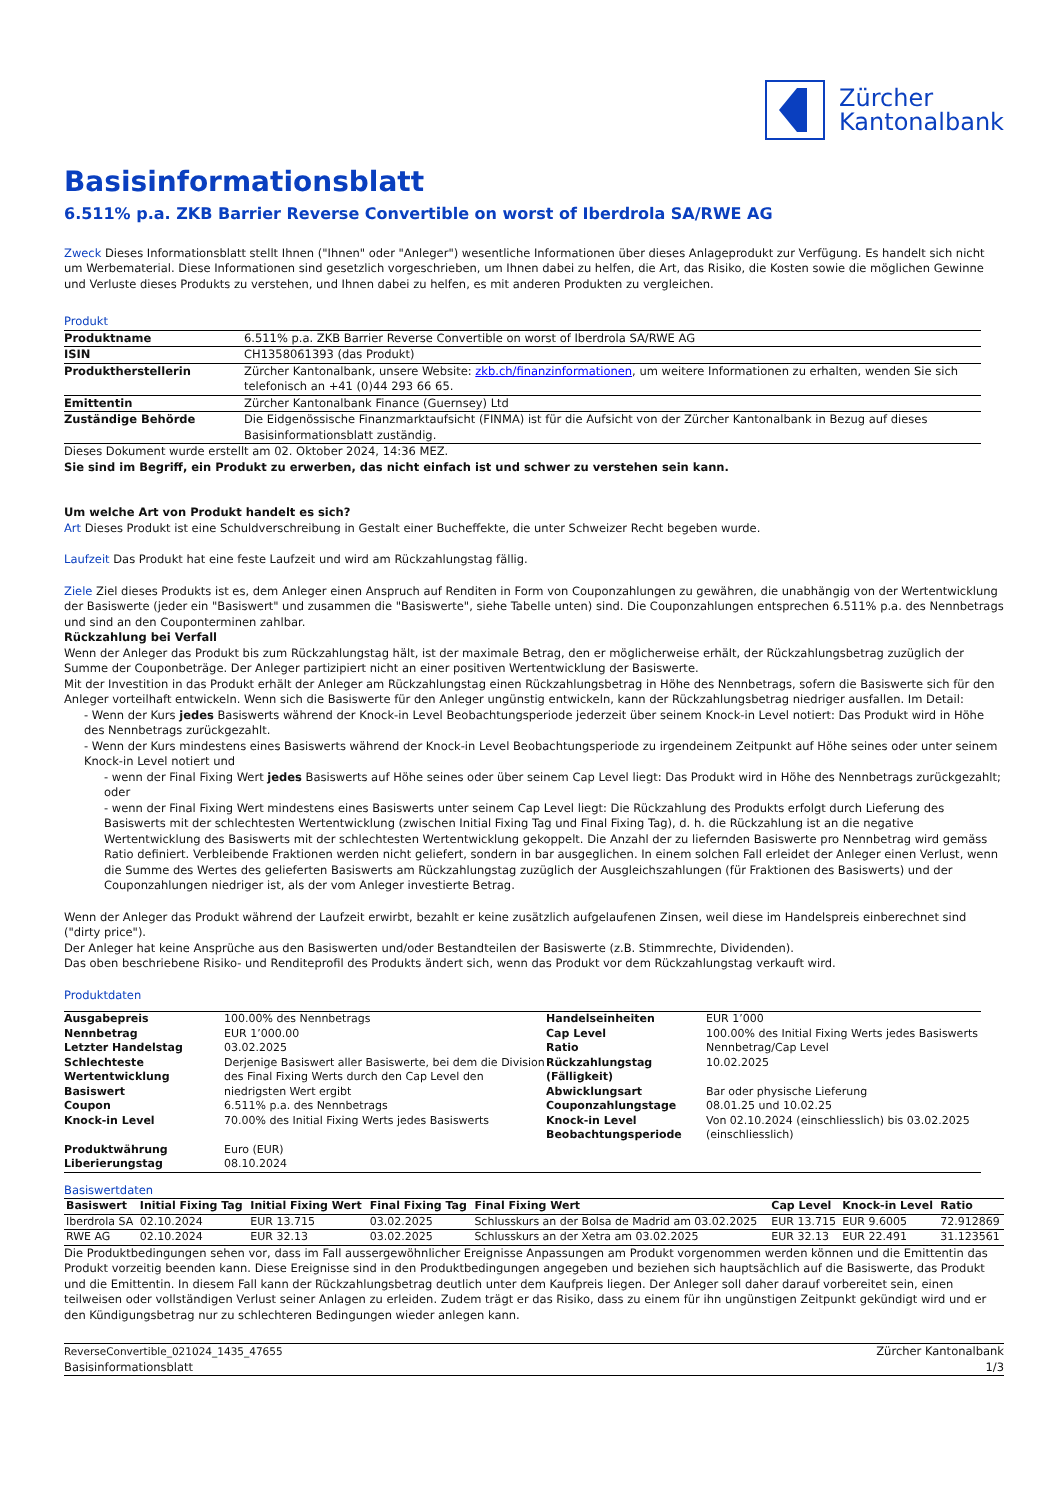Zürcher
Kantonalbank
Basisinformationsblatt
6.511% p.a. ZKB Barrier Reverse Convertible on worst of Iberdrola SA/RWE AG
Zweck Dieses Informationsblatt stellt Ihnen ("Ihnen" oder "Anleger") wesentliche Informationen über dieses Anlageprodukt zur Verfügung. Es handelt sich nicht um Werbematerial. Diese Informationen sind gesetzlich vorgeschrieben, um Ihnen dabei zu helfen, die Art, das Risiko, die Kosten sowie die möglichen Gewinne und Verluste dieses Produkts zu verstehen, und Ihnen dabei zu helfen, es mit anderen Produkten zu vergleichen.
Produkt
| Produktname | 6.511% p.a. ZKB Barrier Reverse Convertible on worst of Iberdrola SA/RWE AG |
| ISIN | CH1358061393 (das Produkt) |
| Produktherstellerin | Zürcher Kantonalbank, unsere Website: zkb.ch/finanzinformationen , um weitere Informationen zu erhalten, wenden Sie sich telefonisch an +41 (0)44 293 66 65. |
| Emittentin | Zürcher Kantonalbank Finance (Guernsey) Ltd |
| Zuständige Behörde | Die Eidgenössische Finanzmarktaufsicht (FINMA) ist für die Aufsicht von der Zürcher Kantonalbank in Bezug auf dieses Basisinformationsblatt zuständig. |
Dieses Dokument wurde erstellt am 02. Oktober 2024, 14:36 MEZ.
Sie sind im Begriff, ein Produkt zu erwerben, das nicht einfach ist und schwer zu verstehen sein kann.
Um welche Art von Produkt handelt es sich?
Art Dieses Produkt ist eine Schuldverschreibung in Gestalt einer Bucheffekte, die unter Schweizer Recht begeben wurde.
Laufzeit Das Produkt hat eine feste Laufzeit und wird am Rückzahlungstag fällig.
Ziele Ziel dieses Produkts ist es, dem Anleger einen Anspruch auf Renditen in Form von Couponzahlungen zu gewähren, die unabhängig von der Wertentwicklung der Basiswerte (jeder ein "Basiswert" und zusammen die "Basiswerte", siehe Tabelle unten) sind. Die Couponzahlungen entsprechen 6.511% p.a. des Nennbetrags und sind an den Couponterminen zahlbar.
Rückzahlung bei Verfall
Wenn der Anleger das Produkt bis zum Rückzahlungstag hält, ist der maximale Betrag, den er möglicherweise erhält, der Rückzahlungsbetrag zuzüglich der Summe der Couponbeträge. Der Anleger partizipiert nicht an einer positiven Wertentwicklung der Basiswerte.
Mit der Investition in das Produkt erhält der Anleger am Rückzahlungstag einen Rückzahlungsbetrag in Höhe des Nennbetrags, sofern die Basiswerte sich für den Anleger vorteilhaft entwickeln. Wenn sich die Basiswerte für den Anleger ungünstig entwickeln, kann der Rückzahlungsbetrag niedriger ausfallen. Im Detail:
- Wenn der Kurs jedes Basiswerts während der Knock-in Level Beobachtungsperiode jederzeit über seinem Knock-in Level notiert: Das Produkt wird in Höhe des Nennbetrags zurückgezahlt.
- Wenn der Kurs mindestens eines Basiswerts während der Knock-in Level Beobachtungsperiode zu irgendeinem Zeitpunkt auf Höhe seines oder unter seinem Knock-in Level notiert und
- wenn der Final Fixing Wert jedes Basiswerts auf Höhe seines oder über seinem Cap Level liegt: Das Produkt wird in Höhe des Nennbetrags zurückgezahlt; oder
- wenn der Final Fixing Wert mindestens eines Basiswerts unter seinem Cap Level liegt: Die Rückzahlung des Produkts erfolgt durch Lieferung des Basiswerts mit der schlechtesten Wertentwicklung (zwischen Initial Fixing Tag und Final Fixing Tag), d. h. die Rückzahlung ist an die negative Wertentwicklung des Basiswerts mit der schlechtesten Wertentwicklung gekoppelt. Die Anzahl der zu liefernden Basiswerte pro Nennbetrag wird gemäss Ratio definiert. Verbleibende Fraktionen werden nicht geliefert, sondern in bar ausgeglichen. In einem solchen Fall erleidet der Anleger einen Verlust, wenn die Summe des Wertes des gelieferten Basiswerts am Rückzahlungstag zuzüglich der Ausgleichszahlungen (für Fraktionen des Basiswerts) und der Couponzahlungen niedriger ist, als der vom Anleger investierte Betrag.
Wenn der Anleger das Produkt während der Laufzeit erwirbt, bezahlt er keine zusätzlich aufgelaufenen Zinsen, weil diese im Handelspreis einberechnet sind ("dirty price").
Der Anleger hat keine Ansprüche aus den Basiswerten und/oder Bestandteilen der Basiswerte (z.B. Stimmrechte, Dividenden).
Das oben beschriebene Risiko- und Renditeprofil des Produkts ändert sich, wenn das Produkt vor dem Rückzahlungstag verkauft wird.
Produktdaten
| Ausgabepreis | 100.00% des Nennbetrags | Handelseinheiten | EUR 1’000 |
| Nennbetrag | EUR 1’000.00 | Cap Level | 100.00% des Initial Fixing Werts jedes Basiswerts |
| Letzter Handelstag | 03.02.2025 | Ratio | Nennbetrag/Cap Level |
| Schlechteste Wertentwicklung Basiswert | Derjenige Basiswert aller Basiswerte, bei dem die Division des Final Fixing Werts durch den Cap Level den niedrigsten Wert ergibt | Rückzahlungstag (Fälligkeit) Abwicklungsart | 10.02.2025 Bar oder physische Lieferung |
| Coupon | 6.511% p.a. des Nennbetrags | Couponzahlungstage | 08.01.25 und 10.02.25 |
| Knock-in Level | 70.00% des Initial Fixing Werts jedes Basiswerts | Knock-in Level Beobachtungsperiode | Von 02.10.2024 (einschliesslich) bis 03.02.2025 (einschliesslich) |
| Produktwährung | Euro (EUR) | | |
| Liberierungstag | 08.10.2024 | | |
Basiswertdaten
| Basiswert | Initial Fixing Tag | Initial Fixing Wert | Final Fixing Tag | Final Fixing Wert | Cap Level | Knock-in Level | Ratio |
| --- | --- | --- | --- | --- | --- | --- | --- |
| Iberdrola SA | 02.10.2024 | EUR 13.715 | 03.02.2025 | Schlusskurs an der Bolsa de Madrid am 03.02.2025 | EUR 13.715 | EUR 9.6005 | 72.912869 |
| RWE AG | 02.10.2024 | EUR 32.13 | 03.02.2025 | Schlusskurs an der Xetra am 03.02.2025 | EUR 32.13 | EUR 22.491 | 31.123561 |
Die Produktbedingungen sehen vor, dass im Fall aussergewöhnlicher Ereignisse Anpassungen am Produkt vorgenommen werden können und die Emittentin das Produkt vorzeitig beenden kann. Diese Ereignisse sind in den Produktbedingungen angegeben und beziehen sich hauptsächlich auf die Basiswerte, das Produkt und die Emittentin. In diesem Fall kann der Rückzahlungsbetrag deutlich unter dem Kaufpreis liegen. Der Anleger soll daher darauf vorbereitet sein, einen teilweisen oder vollständigen Verlust seiner Anlagen zu erleiden. Zudem trägt er das Risiko, dass zu einem für ihn ungünstigen Zeitpunkt gekündigt wird und er den Kündigungsbetrag nur zu schlechteren Bedingungen wieder anlegen kann.
ReverseConvertible_021024_1435_47655
Basisinformationsblatt
Zürcher Kantonalbank
1/3